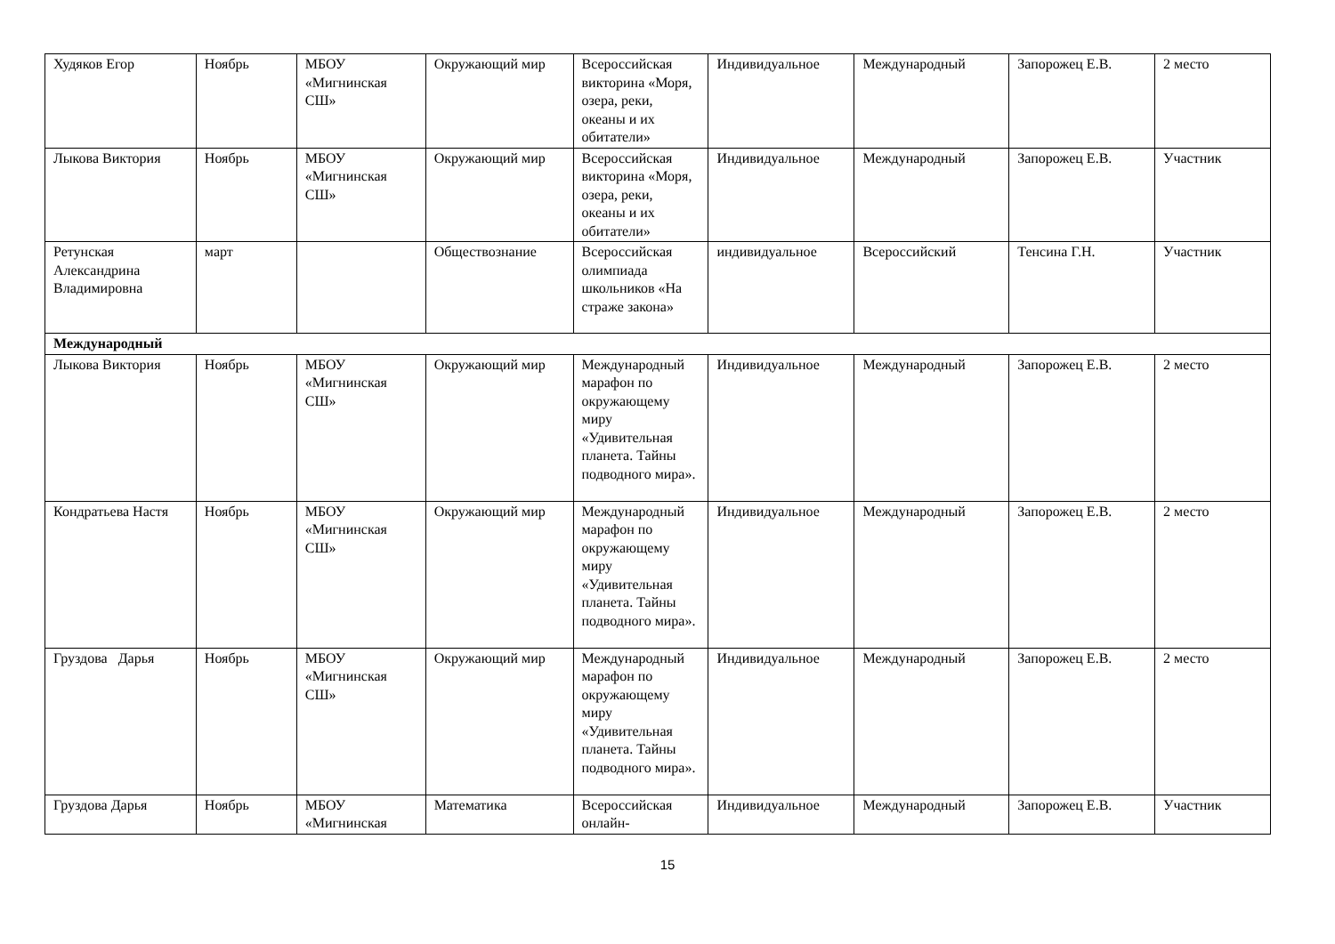| Худяков Егор | Ноябрь | МБОУ «Мигнинская СШ» | Окружающий мир | Всероссийская викторина «Моря, озера, реки, океаны и их обитатели» | Индивидуальное | Международный | Запорожец Е.В. | 2 место |
| Лыкова Виктория | Ноябрь | МБОУ «Мигнинская СШ» | Окружающий мир | Всероссийская викторина «Моря, озера, реки, океаны и их обитатели» | Индивидуальное | Международный | Запорожец Е.В. | Участник |
| Ретунская Александрина Владимировна | март | | Обществознание | Всероссийская олимпиада школьников «На страже закона» | индивидуальное | Всероссийский | Тенсина Г.Н. | Участник |
| Международный | | | | | | | | |
| Лыкова Виктория | Ноябрь | МБОУ «Мигнинская СШ» | Окружающий мир | Международный марафон по окружающему миру «Удивительная планета. Тайны подводного мира». | Индивидуальное | Международный | Запорожец Е.В. | 2 место |
| Кондратьева Настя | Ноябрь | МБОУ «Мигнинская СШ» | Окружающий мир | Международный марафон по окружающему миру «Удивительная планета. Тайны подводного мира». | Индивидуальное | Международный | Запорожец Е.В. | 2 место |
| Груздова Дарья | Ноябрь | МБОУ «Мигнинская СШ» | Окружающий мир | Международный марафон по окружающему миру «Удивительная планета. Тайны подводного мира». | Индивидуальное | Международный | Запорожец Е.В. | 2 место |
| Груздова Дарья | Ноябрь | МБОУ «Мигнинская | Математика | Всероссийская онлайн- | Индивидуальное | Международный | Запорожец Е.В. | Участник |
15